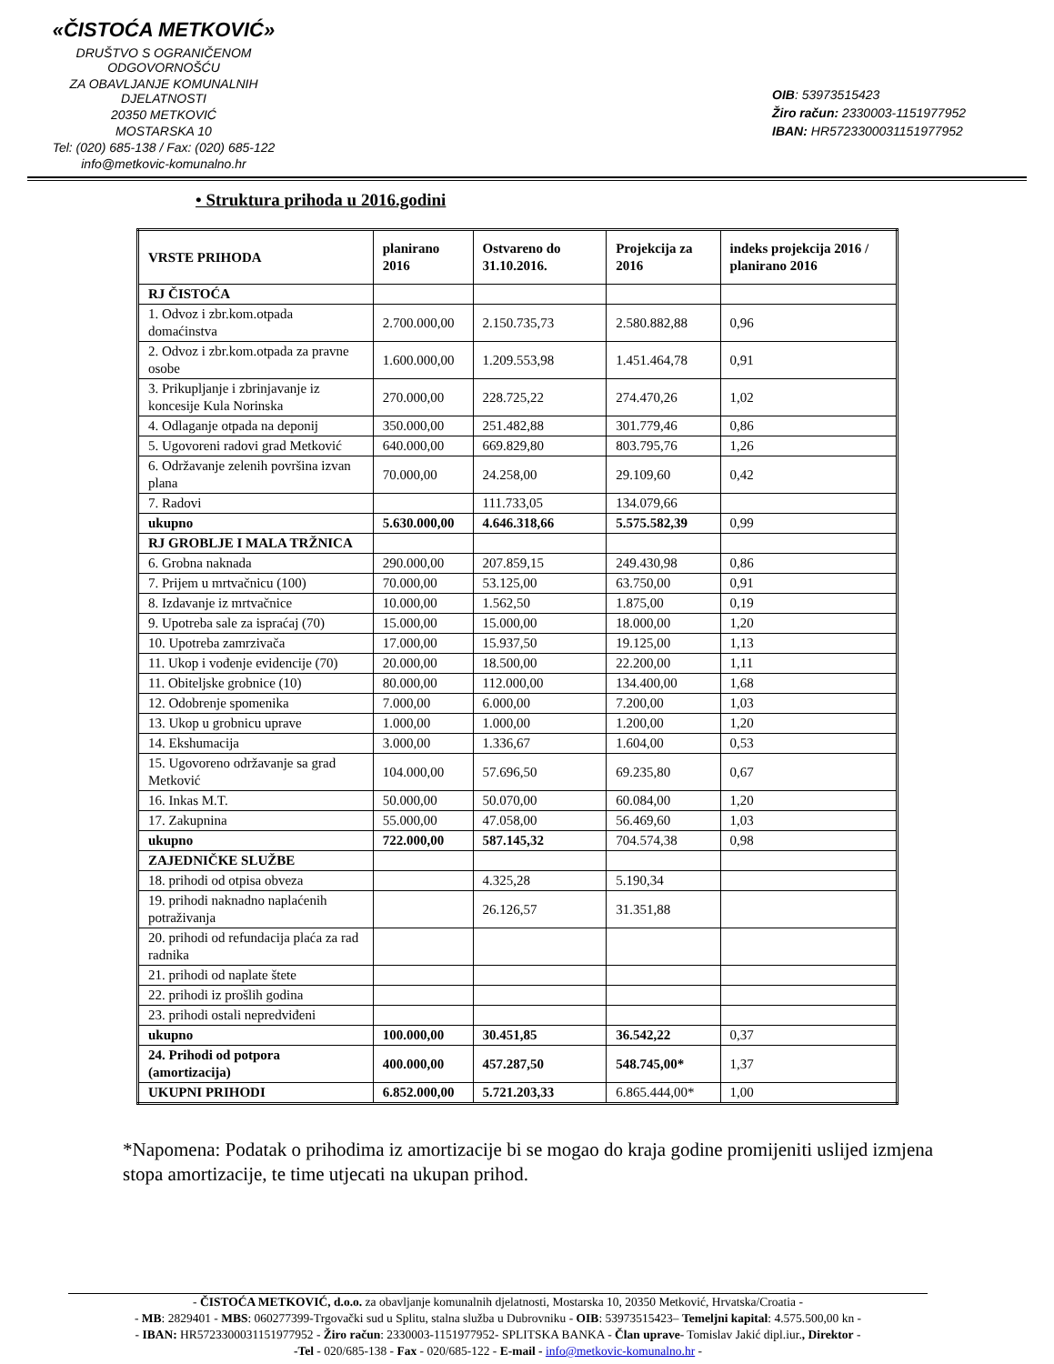«ČISTOĆA METKOVIĆ»
DRUŠTVO S OGRANIČENOM ODGOVORNOŠĆU
ZA OBAVLJANJE KOMUNALNIH DJELATNOSTI
20350 METKOVIĆ
MOSTARSKA 10
Tel: (020) 685-138 / Fax: (020) 685-122
info@metkovic-komunalno.hr
OIB: 53973515423
Žiro račun: 2330003-1151977952
IBAN: HR5723300031151977952
• Struktura prihoda u 2016.godini
| VRSTE PRIHODA | planirano 2016 | Ostvareno do 31.10.2016. | Projekcija za 2016 | indeks projekcija 2016 / planirano 2016 |
| --- | --- | --- | --- | --- |
| RJ ČISTOĆA | | | | |
| 1. Odvoz i zbr.kom.otpada domaćinstva | 2.700.000,00 | 2.150.735,73 | 2.580.882,88 | 0,96 |
| 2. Odvoz i zbr.kom.otpada za pravne osobe | 1.600.000,00 | 1.209.553,98 | 1.451.464,78 | 0,91 |
| 3. Prikupljanje i zbrinjavanje iz koncesije Kula Norinska | 270.000,00 | 228.725,22 | 274.470,26 | 1,02 |
| 4. Odlaganje otpada na deponij | 350.000,00 | 251.482,88 | 301.779,46 | 0,86 |
| 5. Ugovoreni radovi grad Metković | 640.000,00 | 669.829,80 | 803.795,76 | 1,26 |
| 6. Održavanje zelenih površina izvan plana | 70.000,00 | 24.258,00 | 29.109,60 | 0,42 |
| 7. Radovi | | 111.733,05 | 134.079,66 | |
| ukupno | 5.630.000,00 | 4.646.318,66 | 5.575.582,39 | 0,99 |
| RJ GROBLJE I MALA TRŽNICA | | | | |
| 6. Grobna naknada | 290.000,00 | 207.859,15 | 249.430,98 | 0,86 |
| 7. Prijem u mrtvačnicu (100) | 70.000,00 | 53.125,00 | 63.750,00 | 0,91 |
| 8. Izdavanje iz mrtvačnice | 10.000,00 | 1.562,50 | 1.875,00 | 0,19 |
| 9. Upotreba sale za ispraćaj (70) | 15.000,00 | 15.000,00 | 18.000,00 | 1,20 |
| 10. Upotreba zamrzivača | 17.000,00 | 15.937,50 | 19.125,00 | 1,13 |
| 11. Ukop i vođenje evidencije (70) | 20.000,00 | 18.500,00 | 22.200,00 | 1,11 |
| 11. Obiteljske grobnice (10) | 80.000,00 | 112.000,00 | 134.400,00 | 1,68 |
| 12. Odobrenje spomenika | 7.000,00 | 6.000,00 | 7.200,00 | 1,03 |
| 13. Ukop u grobnicu uprave | 1.000,00 | 1.000,00 | 1.200,00 | 1,20 |
| 14. Ekshumacija | 3.000,00 | 1.336,67 | 1.604,00 | 0,53 |
| 15. Ugovoreno održavanje sa grad Metković | 104.000,00 | 57.696,50 | 69.235,80 | 0,67 |
| 16. Inkas M.T. | 50.000,00 | 50.070,00 | 60.084,00 | 1,20 |
| 17. Zakupnina | 55.000,00 | 47.058,00 | 56.469,60 | 1,03 |
| ukupno | 722.000,00 | 587.145,32 | 704.574,38 | 0,98 |
| ZAJEDNIČKE SLUŽBE | | | | |
| 18. prihodi od otpisa obveza | | 4.325,28 | 5.190,34 | |
| 19. prihodi naknadno naplaćenih potraživanja | | 26.126,57 | 31.351,88 | |
| 20. prihodi od refundacija plaća za rad radnika | | | | |
| 21. prihodi od naplate štete | | | | |
| 22. prihodi iz prošlih godina | | | | |
| 23. prihodi ostali nepredviđeni | | | | |
| ukupno | 100.000,00 | 30.451,85 | 36.542,22 | 0,37 |
| 24. Prihodi od potpora (amortizacija) | 400.000,00 | 457.287,50 | 548.745,00* | 1,37 |
| UKUPNI PRIHODI | 6.852.000,00 | 5.721.203,33 | 6.865.444,00* | 1,00 |
*Napomena: Podatak o prihodima iz amortizacije bi se mogao do kraja godine promijeniti uslijed izmjena stopa amortizacije, te time utjecati na ukupan prihod.
- ČISTOĆA METKOVIĆ, d.o.o. za obavljanje komunalnih djelatnosti, Mostarska 10, 20350 Metković, Hrvatska/Croatia -
- MB: 2829401 - MBS: 060277399-Trgovački sud u Splitu, stalna služba u Dubrovniku - OIB: 53973515423– Temeljni kapital: 4.575.500,00 kn -
- IBAN: HR5723300031151977952 - Žiro račun: 2330003-1151977952- SPLITSKA BANKA - Član uprave- Tomislav Jakić dipl.iur., Direktor -
-Tel - 020/685-138 - Fax - 020/685-122 - E-mail - info@metkovic-komunalno.hr -